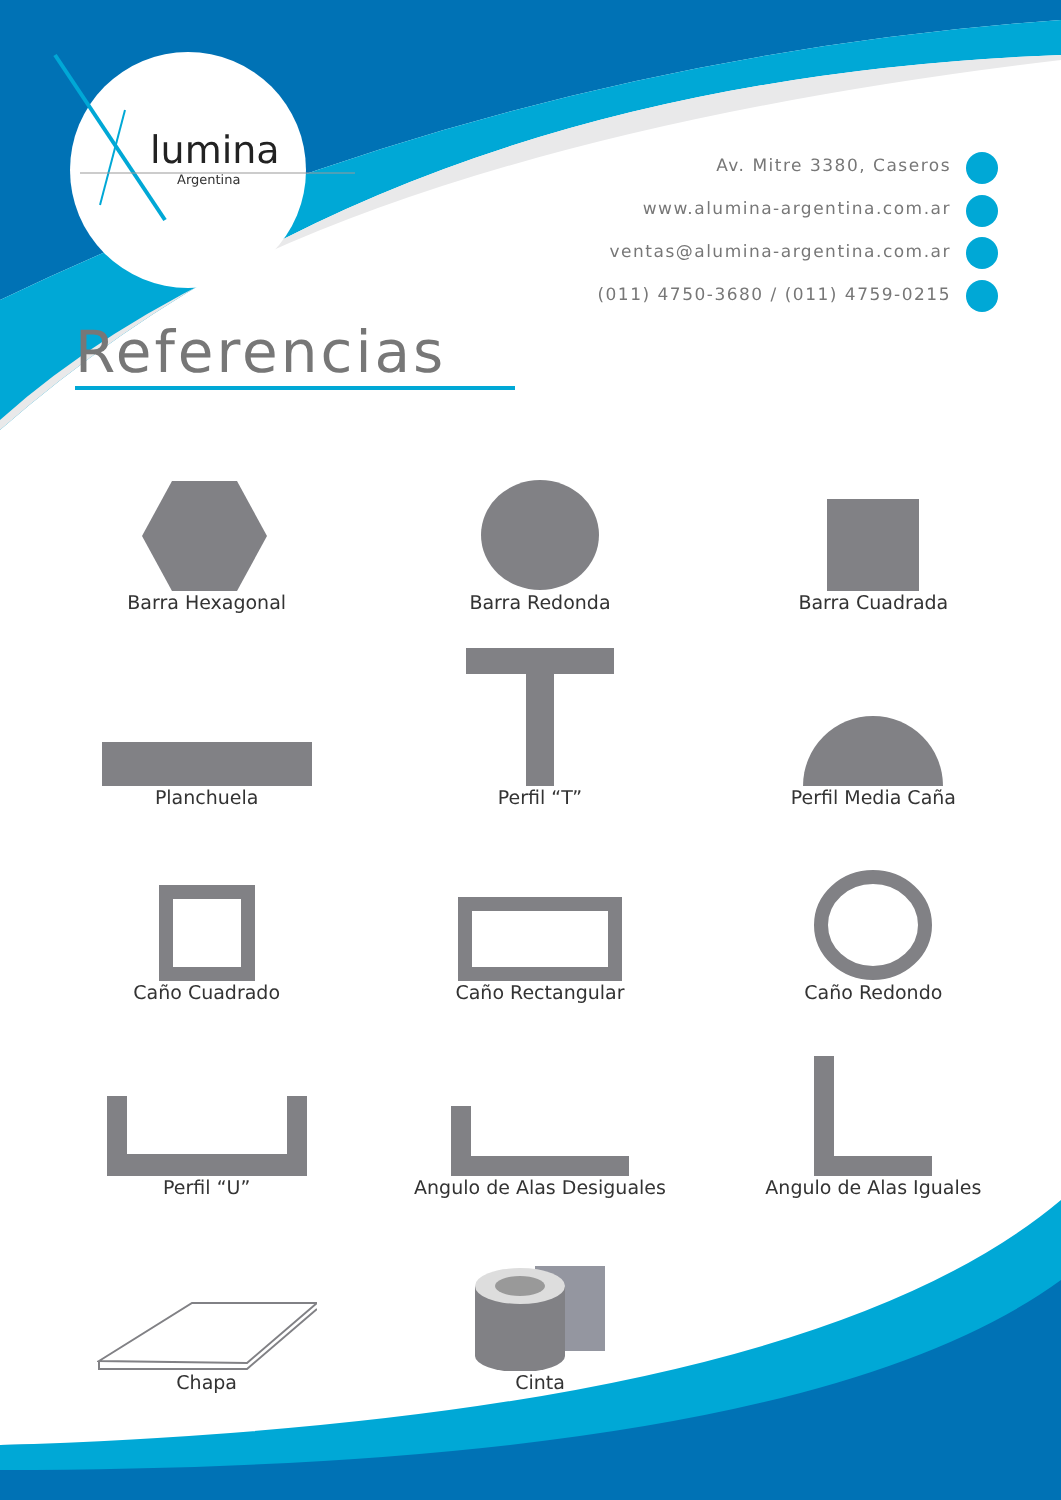lumina
Argentina
Av. Mitre 3380, Caseros
www.alumina-argentina.com.ar
ventas@alumina-argentina.com.ar
(011) 4750-3680 / (011) 4759-0215
Referencias
Barra Hexagonal
Barra Redonda
Barra Cuadrada
Planchuela
Perfil “T”
Perfil Media Caña
Caño Cuadrado
Caño Rectangular
Caño Redondo
Perfil “U”
Angulo de Alas Desiguales
Angulo de Alas Iguales
Chapa
Cinta